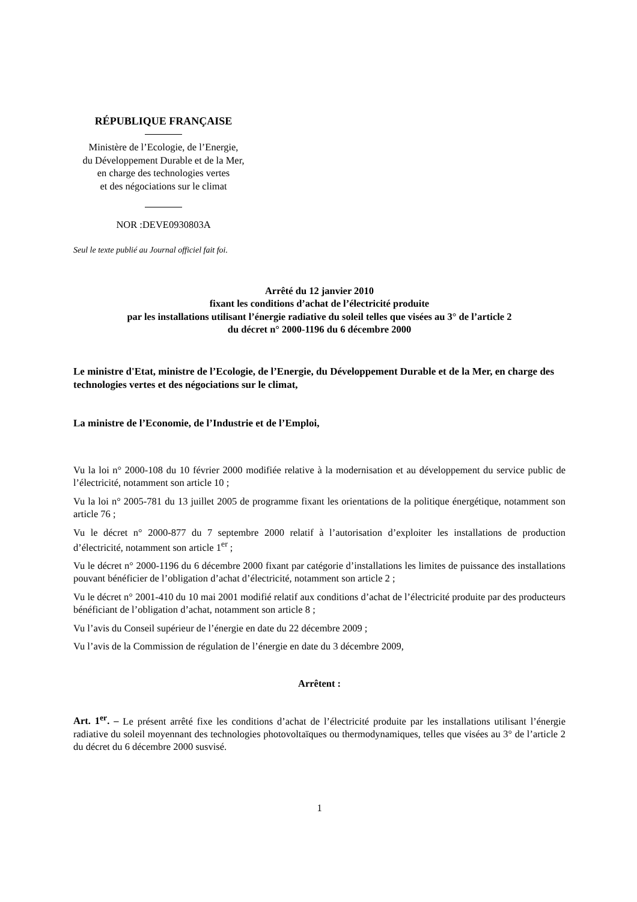RÉPUBLIQUE FRANÇAISE
Ministère de l’Ecologie, de l’Energie,
du Développement Durable et de la Mer,
en charge des technologies vertes
et des négociations sur le climat
NOR :DEVE0930803A
Seul le texte publié au Journal officiel fait foi.
Arrêté du 12 janvier 2010
fixant les conditions d’achat de l’électricité produite
par les installations utilisant l’énergie radiative du soleil telles que visées au 3° de l’article 2
du décret n° 2000-1196 du 6 décembre 2000
Le ministre d'Etat, ministre de l’Ecologie, de l’Energie, du Développement Durable et de la Mer, en charge des technologies vertes et des négociations sur le climat,
La ministre de l’Economie, de l’Industrie et de l’Emploi,
Vu la loi n° 2000-108 du 10 février 2000 modifiée relative à la modernisation et au développement du service public de l’électricité, notamment son article 10 ;
Vu la loi n° 2005-781 du 13 juillet 2005 de programme fixant les orientations de la politique énergétique, notamment son article 76 ;
Vu le décret n° 2000-877 du 7 septembre 2000 relatif à l’autorisation d’exploiter les installations de production d’électricité, notamment son article 1<sup>er</sup> ;
Vu le décret n° 2000-1196 du 6 décembre 2000 fixant par catégorie d’installations les limites de puissance des installations pouvant bénéficier de l’obligation d’achat d’électricité, notamment son article 2 ;
Vu le décret n° 2001-410 du 10 mai 2001 modifié relatif aux conditions d’achat de l’électricité produite par des producteurs bénéficiant de l’obligation d’achat, notamment son article 8 ;
Vu l’avis du Conseil supérieur de l’énergie en date du 22 décembre 2009 ;
Vu l’avis de la Commission de régulation de l’énergie en date du 3 décembre 2009,
Arrêtent :
Art. 1<sup>er</sup>. – Le présent arrêté fixe les conditions d’achat de l’électricité produite par les installations utilisant l’énergie radiative du soleil moyennant des technologies photovoltaïques ou thermodynamiques, telles que visées au 3° de l’article 2 du décret du 6 décembre 2000 susvisé.
1